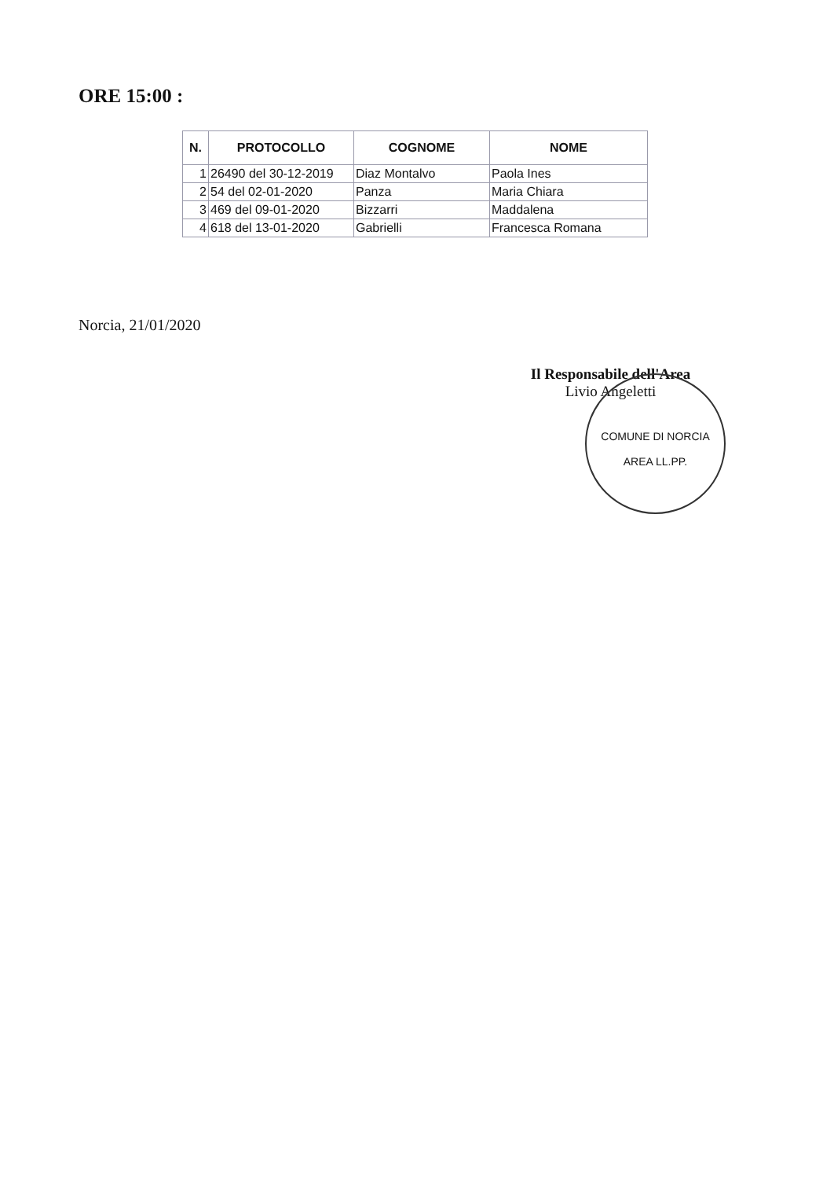ORE 15:00 :
| N. | PROTOCOLLO | COGNOME | NOME |
| --- | --- | --- | --- |
| 1 | 26490 del 30-12-2019 | Diaz Montalvo | Paola Ines |
| 2 | 54 del 02-01-2020 | Panza | Maria Chiara |
| 3 | 469 del 09-01-2020 | Bizzarri | Maddalena |
| 4 | 618 del 13-01-2020 | Gabrielli | Francesca Romana |
Norcia, 21/01/2020
Il Responsabile dell'Area
Livio Angeletti
COMUNE DI NORCIA
AREA LL.PP.